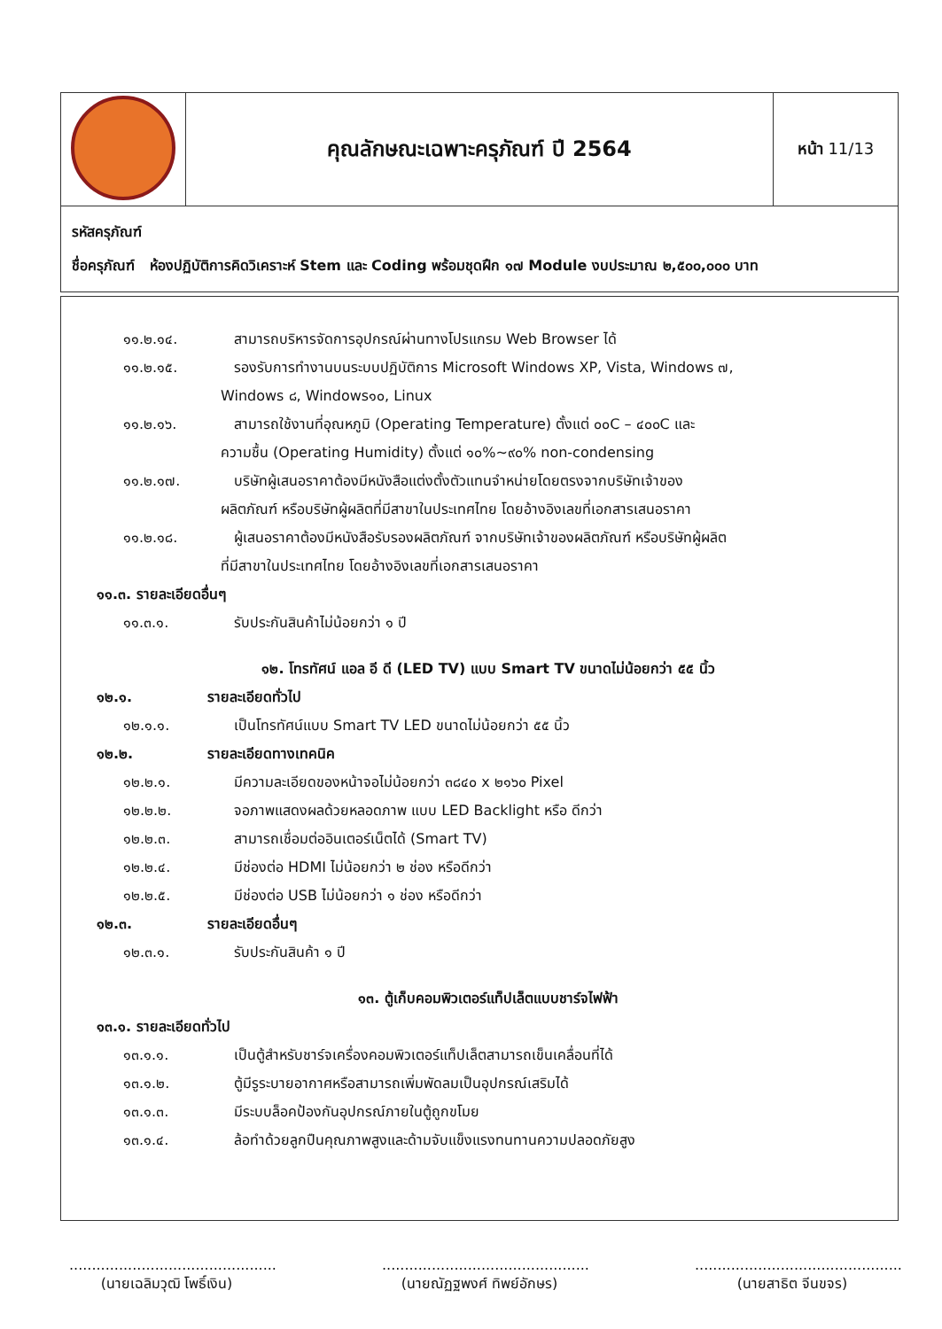| | คุณลักษณะเฉพาะครุภัณฑ์ ปี 2564 | หน้า 11/13 |
| รหัสครุภัณฑ์ ชื่อครุภัณฑ์ ห้องปฏิบัติการคิดวิเคราะห์ Stem และ Coding พร้อมชุดฝึก ๑๗ Module งบประมาณ ๒,๕๐๐,๐๐๐ บาท | | |
๑๑.๒.๑๔. สามารถบริหารจัดการอุปกรณ์ผ่านทางโปรแกรม Web Browser ได้
๑๑.๒.๑๕. รองรับการทำงานบนระบบปฏิบัติการ Microsoft Windows XP, Vista, Windows ๗,
Windows ๘, Windows๑๐, Linux
๑๑.๒.๑๖. สามารถใช้งานที่อุณหภูมิ (Operating Temperature) ตั้งแต่ ๐๐C – ๔๐๐C และ
ความชื้น (Operating Humidity) ตั้งแต่ ๑๐%~๙๐% non-condensing
๑๑.๒.๑๗. บริษัทผู้เสนอราคาต้องมีหนังสือแต่งตั้งตัวแทนจำหน่ายโดยตรงจากบริษัทเจ้าของ
ผลิตภัณฑ์ หรือบริษัทผู้ผลิตที่มีสาขาในประเทศไทย โดยอ้างอิงเลขที่เอกสารเสนอราคา
๑๑.๒.๑๘. ผู้เสนอราคาต้องมีหนังสือรับรองผลิตภัณฑ์ จากบริษัทเจ้าของผลิตภัณฑ์ หรือบริษัทผู้ผลิต
ที่มีสาขาในประเทศไทย โดยอ้างอิงเลขที่เอกสารเสนอราคา
๑๑.๓. รายละเอียดอื่นๆ
๑๑.๓.๑. รับประกันสินค้าไม่น้อยกว่า ๑ ปี
๑๒. โทรทัศน์ แอล อี ดี (LED TV) แบบ Smart TV ขนาดไม่น้อยกว่า ๕๕ นิ้ว
๑๒.๑. รายละเอียดทั่วไป
๑๒.๑.๑. เป็นโทรทัศน์แบบ Smart TV LED ขนาดไม่น้อยกว่า ๕๕ นิ้ว
๑๒.๒. รายละเอียดทางเทคนิค
๑๒.๒.๑. มีความละเอียดของหน้าจอไม่น้อยกว่า ๓๘๔๐ x ๒๑๖๐ Pixel
๑๒.๒.๒. จอภาพแสดงผลด้วยหลอดภาพ แบบ LED Backlight หรือ ดีกว่า
๑๒.๒.๓. สามารถเชื่อมต่ออินเตอร์เน็ตได้ (Smart TV)
๑๒.๒.๔. มีช่องต่อ HDMI ไม่น้อยกว่า ๒ ช่อง หรือดีกว่า
๑๒.๒.๕. มีช่องต่อ USB ไม่น้อยกว่า ๑ ช่อง หรือดีกว่า
๑๒.๓. รายละเอียดอื่นๆ
๑๒.๓.๑. รับประกันสินค้า ๑ ปี
๑๓. ตู้เก็บคอมพิวเตอร์แท็ปเล็ตแบบชาร์จไฟฟ้า
๑๓.๑. รายละเอียดทั่วไป
๑๓.๑.๑. เป็นตู้สำหรับชาร์จเครื่องคอมพิวเตอร์แท็ปเล็ตสามารถเข็นเคลื่อนที่ได้
๑๓.๑.๒. ตู้มีรูระบายอากาศหรือสามารถเพิ่มพัดลมเป็นอุปกรณ์เสริมได้
๑๓.๑.๓. มีระบบล็อคป้องกันอุปกรณ์ภายในตู้ถูกขโมย
๑๓.๑.๔. ล้อทำด้วยลูกปืนคุณภาพสูงและด้ามจับแข็งแรงทนทานความปลอดภัยสูง
..............................................
(นายเฉลิมวุฒิ โพธิ์เงิน)
..............................................
(นายณัฏฐพงศ์ ทิพย์อักษร)
..............................................
(นายสาธิต จีนขจร)